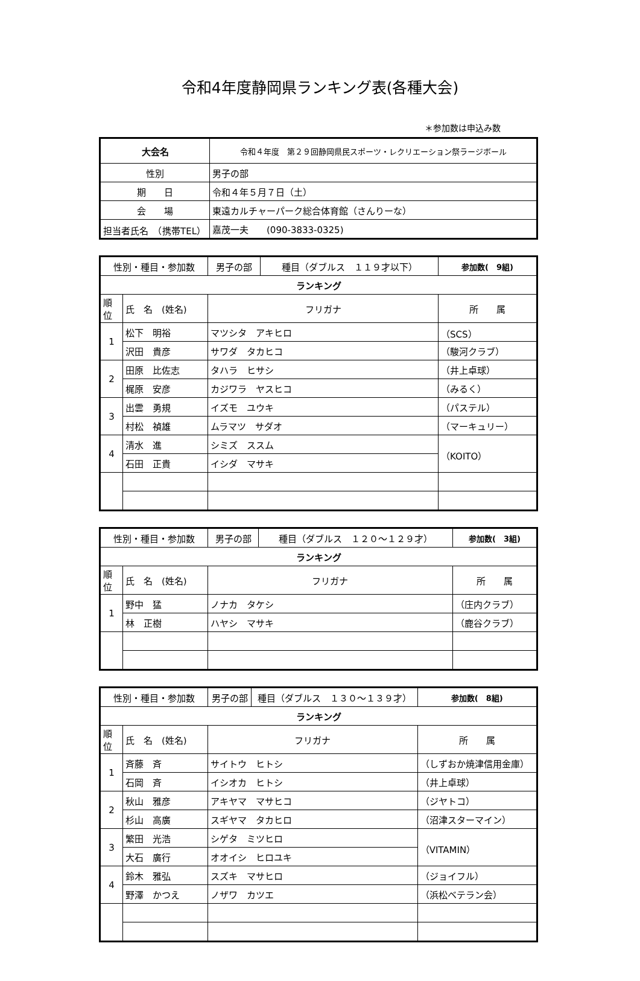令和4年度静岡県ランキング表(各種大会)
＊参加数は申込み数
| 大会名 | 令和４年度 第２９回静岡県民スポーツ・レクリエーション祭ラージボール |
| 性別 | 男子の部 |
| 期 日 | 令和４年５月７日（土） |
| 会 場 | 東遠カルチャーパーク総合体育館（さんりーな） |
| 担当者氏名 （携帯TEL） | 嘉茂一夫 (090-3833-0325) |
| 性別・種目・参加数 | | 男子の部 | 種目（ダブルス １１９才以下） | 参加数( 9組) |
| ランキング | | | | |
| 順位 | 氏 名 (姓名) | フリガナ | | 所 属 |
| 1 | 松下 明裕 | マツシタ アキヒロ | | （SCS） |
| | 沢田 貴彦 | サワダ タカヒコ | | （駿河クラブ） |
| 2 | 田原 比佐志 | タハラ ヒサシ | | （井上卓球） |
| | 梶原 安彦 | カジワラ ヤスヒコ | | （みるく） |
| 3 | 出雲 勇規 | イズモ ユウキ | | （パステル） |
| | 村松 禎雄 | ムラマツ サダオ | | （マーキュリー） |
| 4 | 清水 進 | シミズ ススム | | （KOITO） |
| | 石田 正貴 | イシダ マサキ | | |
| 性別・種目・参加数 | | 男子の部 | 種目（ダブルス １２０～１２９才） | 参加数( 3組) |
| ランキング | | | | |
| 順位 | 氏 名 (姓名) | フリガナ | | 所 属 |
| 1 | 野中 猛 | ノナカ タケシ | | （庄内クラブ） |
| | 林 正樹 | ハヤシ マサキ | | （鹿谷クラブ） |
| 性別・種目・参加数 | | 男子の部 | 種目（ダブルス １３０～１３９才） | 参加数( 8組) |
| ランキング | | | | |
| 順位 | 氏 名 (姓名) | フリガナ | | 所 属 |
| 1 | 斉藤 斉 | サイトウ ヒトシ | | （しずおか焼津信用金庫） |
| | 石岡 斉 | イシオカ ヒトシ | | （井上卓球） |
| 2 | 秋山 雅彦 | アキヤマ マサヒコ | | （ジヤトコ） |
| | 杉山 高廣 | スギヤマ タカヒロ | | （沼津スターマイン） |
| 3 | 繁田 光浩 | シゲタ ミツヒロ | | （VITAMIN） |
| | 大石 廣行 | オオイシ ヒロユキ | | |
| 4 | 鈴木 雅弘 | スズキ マサヒロ | | （ジョイフル） |
| | 野澤 かつえ | ノザワ カツエ | | （浜松ベテラン会） |